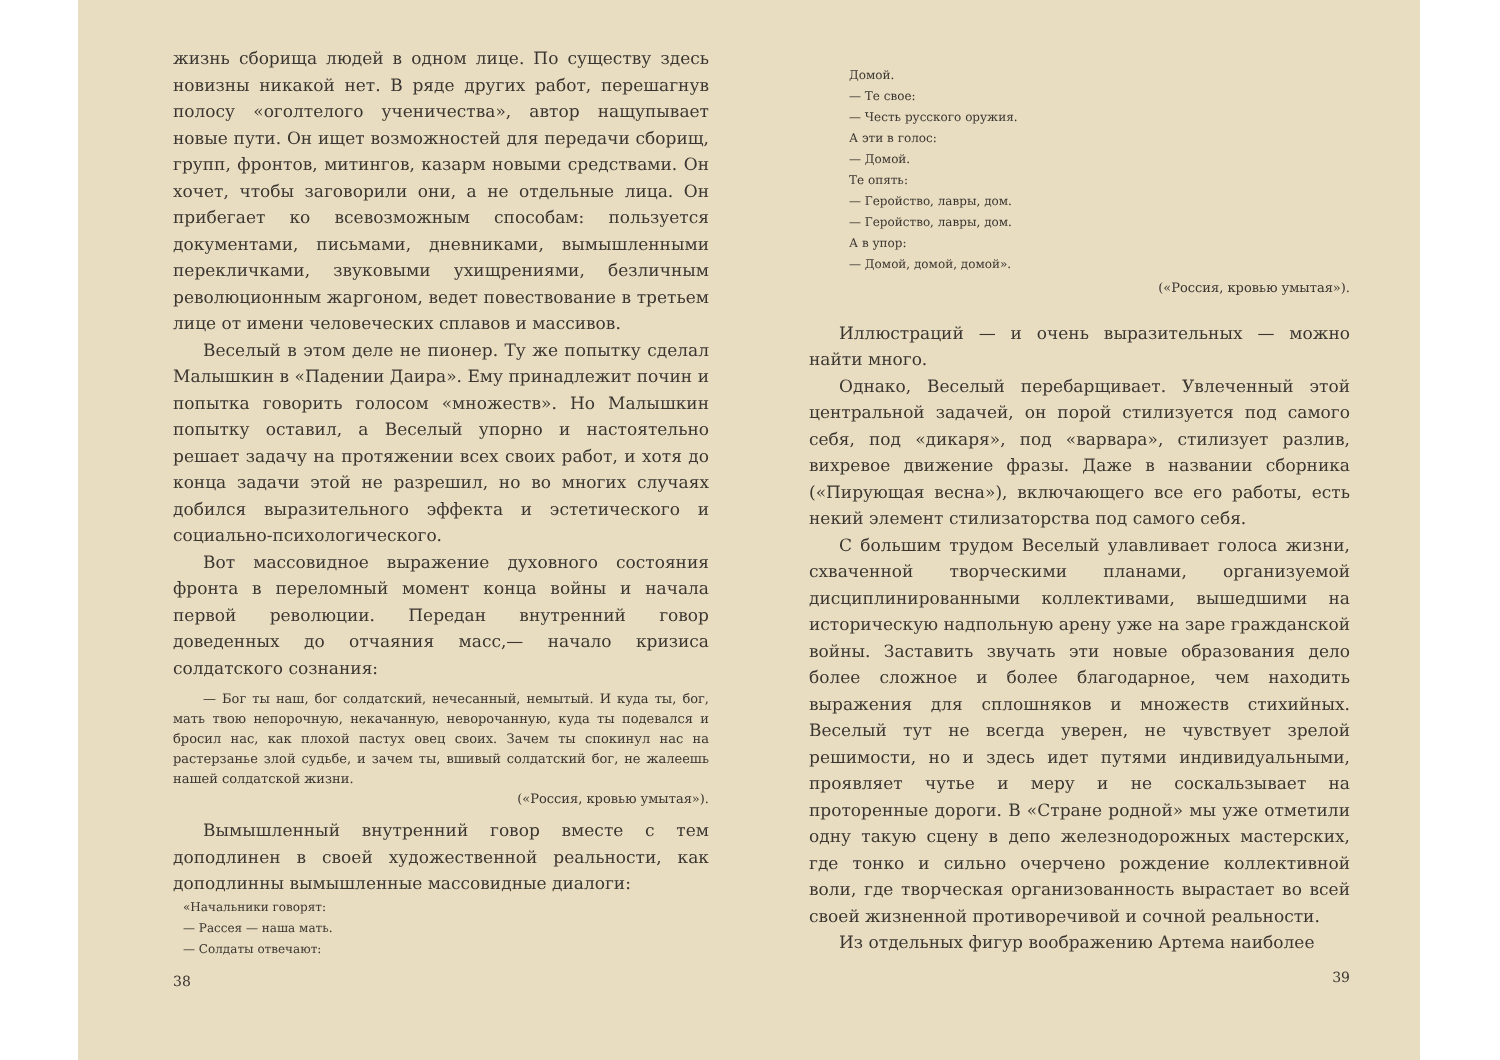жизнь сборища людей в одном лице. По существу здесь новизны никакой нет. В ряде других работ, перешагнув полосу «оголтелого ученичества», автор нащупывает новые пути. Он ищет возможностей для передачи сборищ, групп, фронтов, митингов, казарм новыми средствами. Он хочет, чтобы заговорили они, а не отдельные лица. Он прибегает ко всевозможным способам: пользуется документами, письмами, дневниками, вымышленными перекличками, звуковыми ухищрениями, безличным революционным жаргоном, ведет повествование в третьем лице от имени человеческих сплавов и массивов.
Веселый в этом деле не пионер. Ту же попытку сделал Малышкин в «Падении Даира». Ему принадлежит почин и попытка говорить голосом «множеств». Но Малышкин попытку оставил, а Веселый упорно и настоятельно решает задачу на протяжении всех своих работ, и хотя до конца задачи этой не разрешил, но во многих случаях добился выразительного эффекта и эстетического и социально-психологического.
Вот массовидное выражение духовного состояния фронта в переломный момент конца войны и начала первой революции. Передан внутренний говор доведенных до отчаяния масс,— начало кризиса солдатского сознания:
— Бог ты наш, бог солдатский, нечесанный, немытый. И куда ты, бог, мать твою непорочную, некачанную, неворочанную, куда ты подевался и бросил нас, как плохой пастух овец своих. Зачем ты спокинул нас на растерзанье злой судьбе, и зачем ты, вшивый солдатский бог, не жалеешь нашей солдатской жизни.
(«Россия, кровью умытая»).
Вымышленный внутренний говор вместе с тем доподлинен в своей художественной реальности, как доподлинны вымышленные массовидные диалоги:
«Начальники говорят:
— Рассея — наша мать.
— Солдаты отвечают:
38
Домой.
— Те свое:
— Честь русского оружия.
А эти в голос:
— Домой.
Те опять:
— Геройство, лавры, дом.
— Геройство, лавры, дом.
А в упор:
— Домой, домой, домой».
(«Россия, кровью умытая»).
Иллюстраций — и очень выразительных — можно найти много.
Однако, Веселый перебарщивает. Увлеченный этой центральной задачей, он порой стилизуется под самого себя, под «дикаря», под «варвара», стилизует разлив, вихревое движение фразы. Даже в названии сборника («Пирующая весна»), включающего все его работы, есть некий элемент стилизаторства под самого себя.
С большим трудом Веселый улавливает голоса жизни, схваченной творческими планами, организуемой дисциплинированными коллективами, вышедшими на историческую надпольную арену уже на заре гражданской войны. Заставить звучать эти новые образования дело более сложное и более благодарное, чем находить выражения для сплошняков и множеств стихийных. Веселый тут не всегда уверен, не чувствует зрелой решимости, но и здесь идет путями индивидуальными, проявляет чутье и меру и не соскальзывает на проторенные дороги. В «Стране родной» мы уже отметили одну такую сцену в депо железнодорожных мастерских, где тонко и сильно очерчено рождение коллективной воли, где творческая организованность вырастает во всей своей жизненной противоречивой и сочной реальности.
Из отдельных фигур воображению Артема наиболее
39